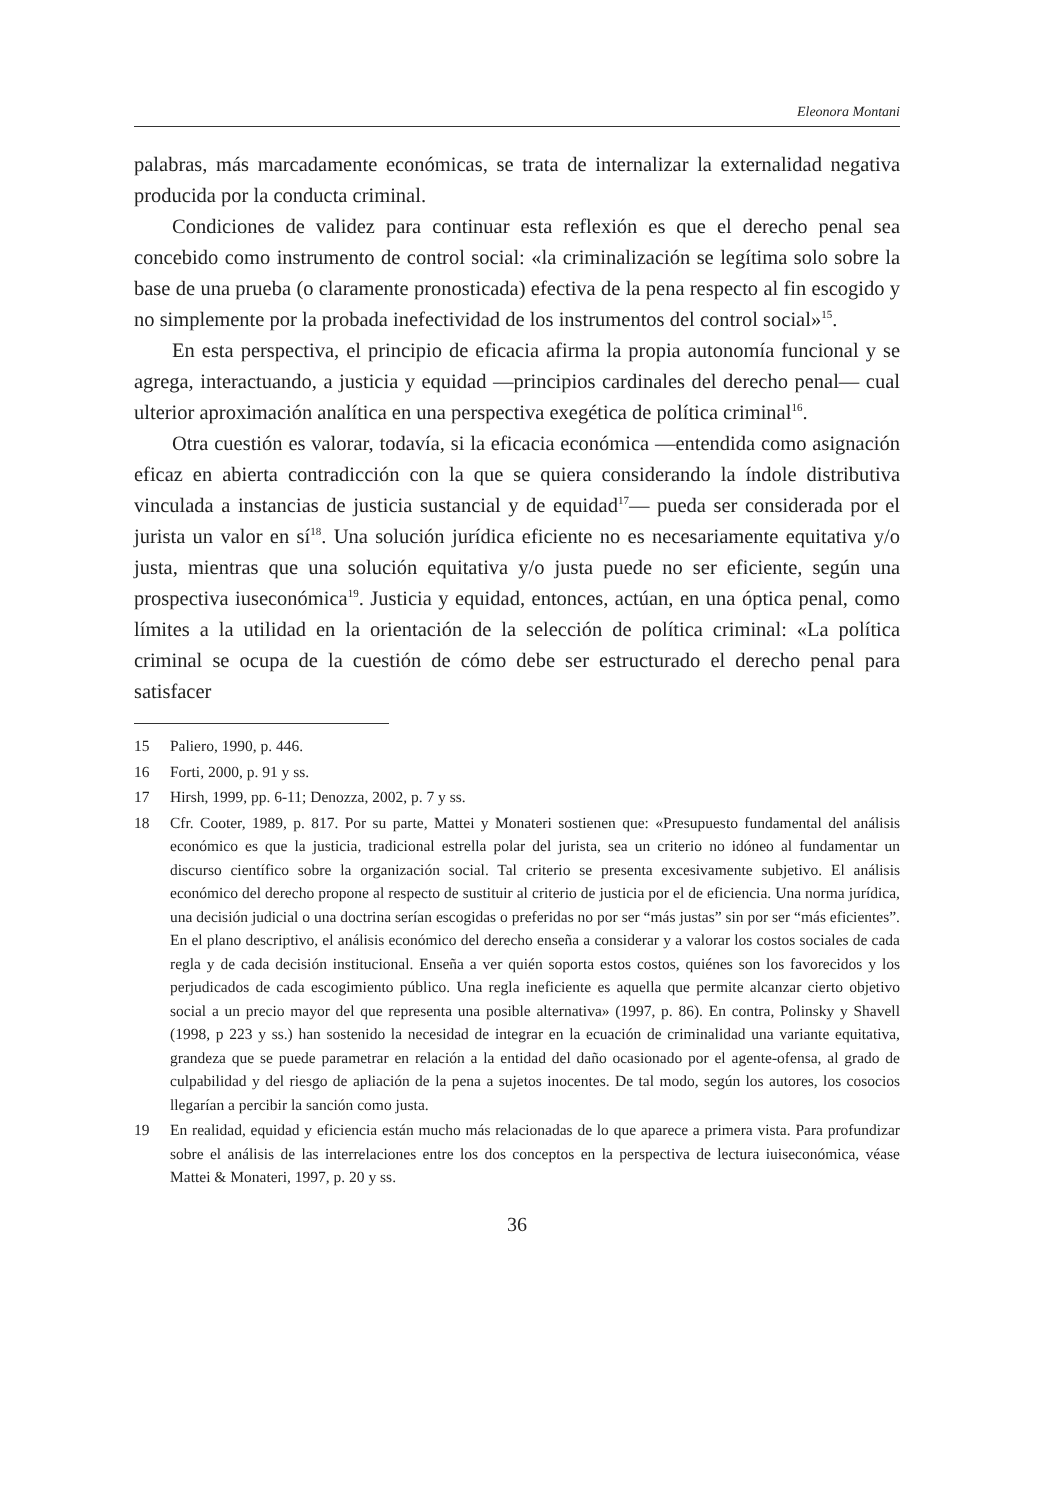Eleonora Montani
palabras, más marcadamente económicas, se trata de internalizar la externalidad negativa producida por la conducta criminal.
Condiciones de validez para continuar esta reflexión es que el derecho penal sea concebido como instrumento de control social: «la criminalización se legítima solo sobre la base de una prueba (o claramente pronosticada) efectiva de la pena respecto al fin escogido y no simplemente por la probada inefectividad de los instrumentos del control social»<sup>15</sup>.
En esta perspectiva, el principio de eficacia afirma la propia autonomía funcional y se agrega, interactuando, a justicia y equidad —principios cardinales del derecho penal— cual ulterior aproximación analítica en una perspectiva exegética de política criminal<sup>16</sup>.
Otra cuestión es valorar, todavía, si la eficacia económica —entendida como asignación eficaz en abierta contradicción con la que se quiera considerando la índole distributiva vinculada a instancias de justicia sustancial y de equidad<sup>17</sup>— pueda ser considerada por el jurista un valor en sí<sup>18</sup>. Una solución jurídica eficiente no es necesariamente equitativa y/o justa, mientras que una solución equitativa y/o justa puede no ser eficiente, según una prospectiva iuseconómica<sup>19</sup>. Justicia y equidad, entonces, actúan, en una óptica penal, como límites a la utilidad en la orientación de la selección de política criminal: «La política criminal se ocupa de la cuestión de cómo debe ser estructurado el derecho penal para satisfacer
15 Paliero, 1990, p. 446.
16 Forti, 2000, p. 91 y ss.
17 Hirsh, 1999, pp. 6-11; Denozza, 2002, p. 7 y ss.
18 Cfr. Cooter, 1989, p. 817. Por su parte, Mattei y Monateri sostienen que: «Presupuesto fundamental del análisis económico es que la justicia, tradicional estrella polar del jurista, sea un criterio no idóneo al fundamentar un discurso científico sobre la organización social. Tal criterio se presenta excesivamente subjetivo. El análisis económico del derecho propone al respecto de sustituir al criterio de justicia por el de eficiencia. Una norma jurídica, una decisión judicial o una doctrina serían escogidas o preferidas no por ser “más justas” sin por ser “más eficientes”. En el plano descriptivo, el análisis económico del derecho enseña a considerar y a valorar los costos sociales de cada regla y de cada decisión institucional. Enseña a ver quién soporta estos costos, quiénes son los favorecidos y los perjudicados de cada escogimiento público. Una regla ineficiente es aquella que permite alcanzar cierto objetivo social a un precio mayor del que representa una posible alternativa» (1997, p. 86). En contra, Polinsky y Shavell (1998, p 223 y ss.) han sostenido la necesidad de integrar en la ecuación de criminalidad una variante equitativa, grandeza que se puede parametrar en relación a la entidad del daño ocasionado por el agente-ofensa, al grado de culpabilidad y del riesgo de apliación de la pena a sujetos inocentes. De tal modo, según los autores, los cosocios llegarían a percibir la sanción como justa.
19 En realidad, equidad y eficiencia están mucho más relacionadas de lo que aparece a primera vista. Para profundizar sobre el análisis de las interrelaciones entre los dos conceptos en la perspectiva de lectura iuiseconómica, véase Mattei & Monateri, 1997, p. 20 y ss.
36